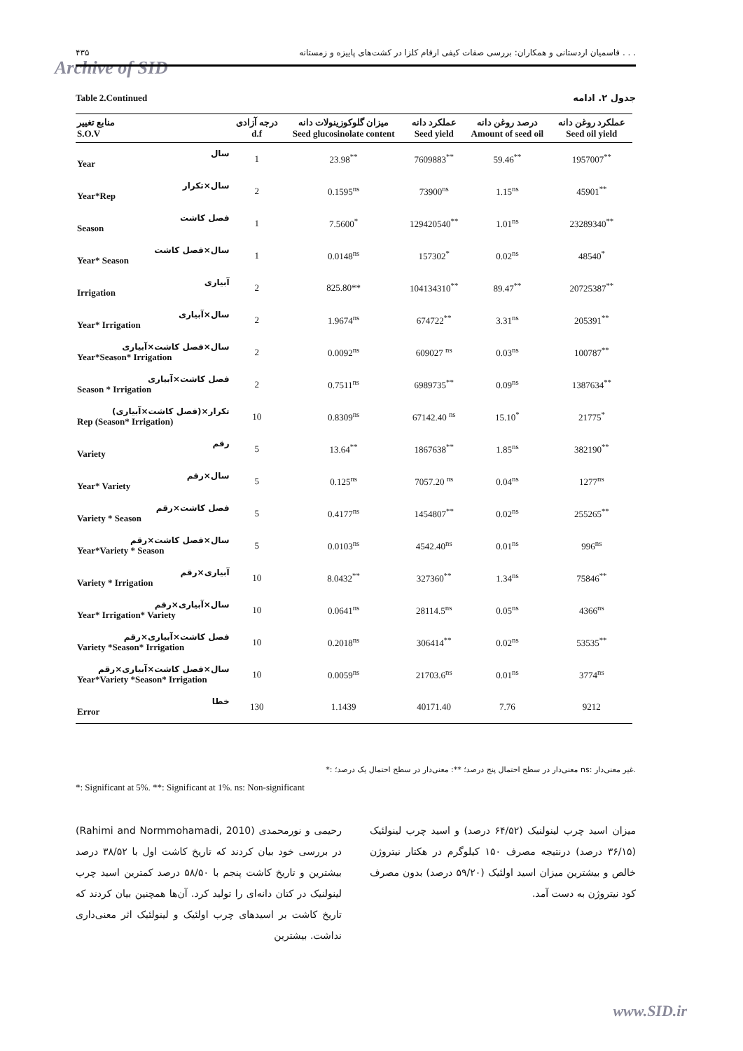۴۳۵ قاسمیان اردستانی و همکاران: بررسی صفات کیفی ارقام کلزا در کشت‌های پاییزه و زمستانه . . .
Archive of SID
Table 2.Continued جدول ۲. ادامه
| منابع تغییر S.O.V | درجه آزادی d.f | میزان گلوکوزینولات دانه Seed glucosinolate content | عملکرد دانه Seed yield | درصد روغن دانه Amount of seed oil | عملکرد روغن دانه Seed oil yield |
| --- | --- | --- | --- | --- | --- |
| سال Year | 1 | 23.98<sup>**</sup> | 7609883<sup>**</sup> | 59.46<sup>**</sup> | 1957007<sup>**</sup> |
| سال×تکرار Year*Rep | 2 | 0.1595<sup>ns</sup> | 73900<sup>ns</sup> | 1.15<sup>ns</sup> | 45901<sup>**</sup> |
| فصل کاشت Season | 1 | 7.5600<sup>*</sup> | 129420540<sup>**</sup> | 1.01<sup>ns</sup> | 23289340<sup>**</sup> |
| سال×فصل کاشت Year* Season | 1 | 0.0148<sup>ns</sup> | 157302<sup>*</sup> | 0.02<sup>ns</sup> | 48540<sup>*</sup> |
| آبیاری Irrigation | 2 | 825.80** | 104134310<sup>**</sup> | 89.47<sup>**</sup> | 20725387<sup>**</sup> |
| سال×آبیاری Year* Irrigation | 2 | 1.9674<sup>ns</sup> | 674722<sup>**</sup> | 3.31<sup>ns</sup> | 205391<sup>**</sup> |
| سال×فصل کاشت×آبیاری Year*Season* Irrigation | 2 | 0.0092<sup>ns</sup> | 609027 <sup>ns</sup> | 0.03<sup>ns</sup> | 100787<sup>**</sup> |
| فصل کاشت×آبیاری Season * Irrigation | 2 | 0.7511<sup>ns</sup> | 6989735<sup>**</sup> | 0.09<sup>ns</sup> | 1387634<sup>**</sup> |
| تکرار×(فصل کاشت×آبیاری) Rep (Season* Irrigation) | 10 | 0.8309<sup>ns</sup> | 67142.40 <sup>ns</sup> | 15.10<sup>*</sup> | 21775<sup>*</sup> |
| رقم Variety | 5 | 13.64<sup>**</sup> | 1867638<sup>**</sup> | 1.85<sup>ns</sup> | 382190<sup>**</sup> |
| سال×رقم Year* Variety | 5 | 0.125<sup>ns</sup> | 7057.20 <sup>ns</sup> | 0.04<sup>ns</sup> | 1277<sup>ns</sup> |
| فصل کاشت×رقم Variety * Season | 5 | 0.4177<sup>ns</sup> | 1454807<sup>**</sup> | 0.02<sup>ns</sup> | 255265<sup>**</sup> |
| سال×فصل کاشت×رقم Year*Variety * Season | 5 | 0.0103<sup>ns</sup> | 4542.40<sup>ns</sup> | 0.01<sup>ns</sup> | 996<sup>ns</sup> |
| آبیاری×رقم Variety * Irrigation | 10 | 8.0432<sup>**</sup> | 327360<sup>**</sup> | 1.34<sup>ns</sup> | 75846<sup>**</sup> |
| سال×آبیاری×رقم Year* Irrigation* Variety | 10 | 0.0641<sup>ns</sup> | 28114.5<sup>ns</sup> | 0.05<sup>ns</sup> | 4366<sup>ns</sup> |
| فصل کاشت×آبیاری×رقم Variety *Season* Irrigation | 10 | 0.2018<sup>ns</sup> | 306414<sup>**</sup> | 0.02<sup>ns</sup> | 53535<sup>**</sup> |
| سال×فصل کاشت×آبیاری×رقم Year*Variety *Season* Irrigation | 10 | 0.0059<sup>ns</sup> | 21703.6<sup>ns</sup> | 0.01<sup>ns</sup> | 3774<sup>ns</sup> |
| خطا Error | 130 | 1.1439 | 40171.40 | 7.76 | 9212 |
*: معنی‌دار در سطح احتمال پنج درصد؛ **: معنی‌دار در سطح احتمال یک درصد؛ ns: غیر معنی‌دار.
*: Significant at 5%. **: Significant at 1%. ns: Non-significant
رحیمی و نورمحمدی (Rahimi and Normmohamadi, 2010) در بررسی خود بیان کردند که تاریخ کاشت اول با ۳۸/۵۲ درصد بیشترین و تاریخ کاشت پنجم با ۵۸/۵۰ درصد کمترین اسید چرب لینولنیک در کتان دانه‌ای را تولید کرد. آن‌ها همچنین بیان کردند که تاریخ کاشت بر اسیدهای چرب اولئیک و لینولئیک اثر معنی‌داری نداشت. بیشترین
میزان اسید چرب لینولنیک (۶۴/۵۲ درصد) و اسید چرب لینولئیک (۳۶/۱۵ درصد) درنتیجه مصرف ۱۵۰ کیلوگرم در هکتار نیتروژن خالص و بیشترین میزان اسید اولئیک (۵۹/۲۰ درصد) بدون مصرف کود نیتروژن به دست آمد.
www.SID.ir